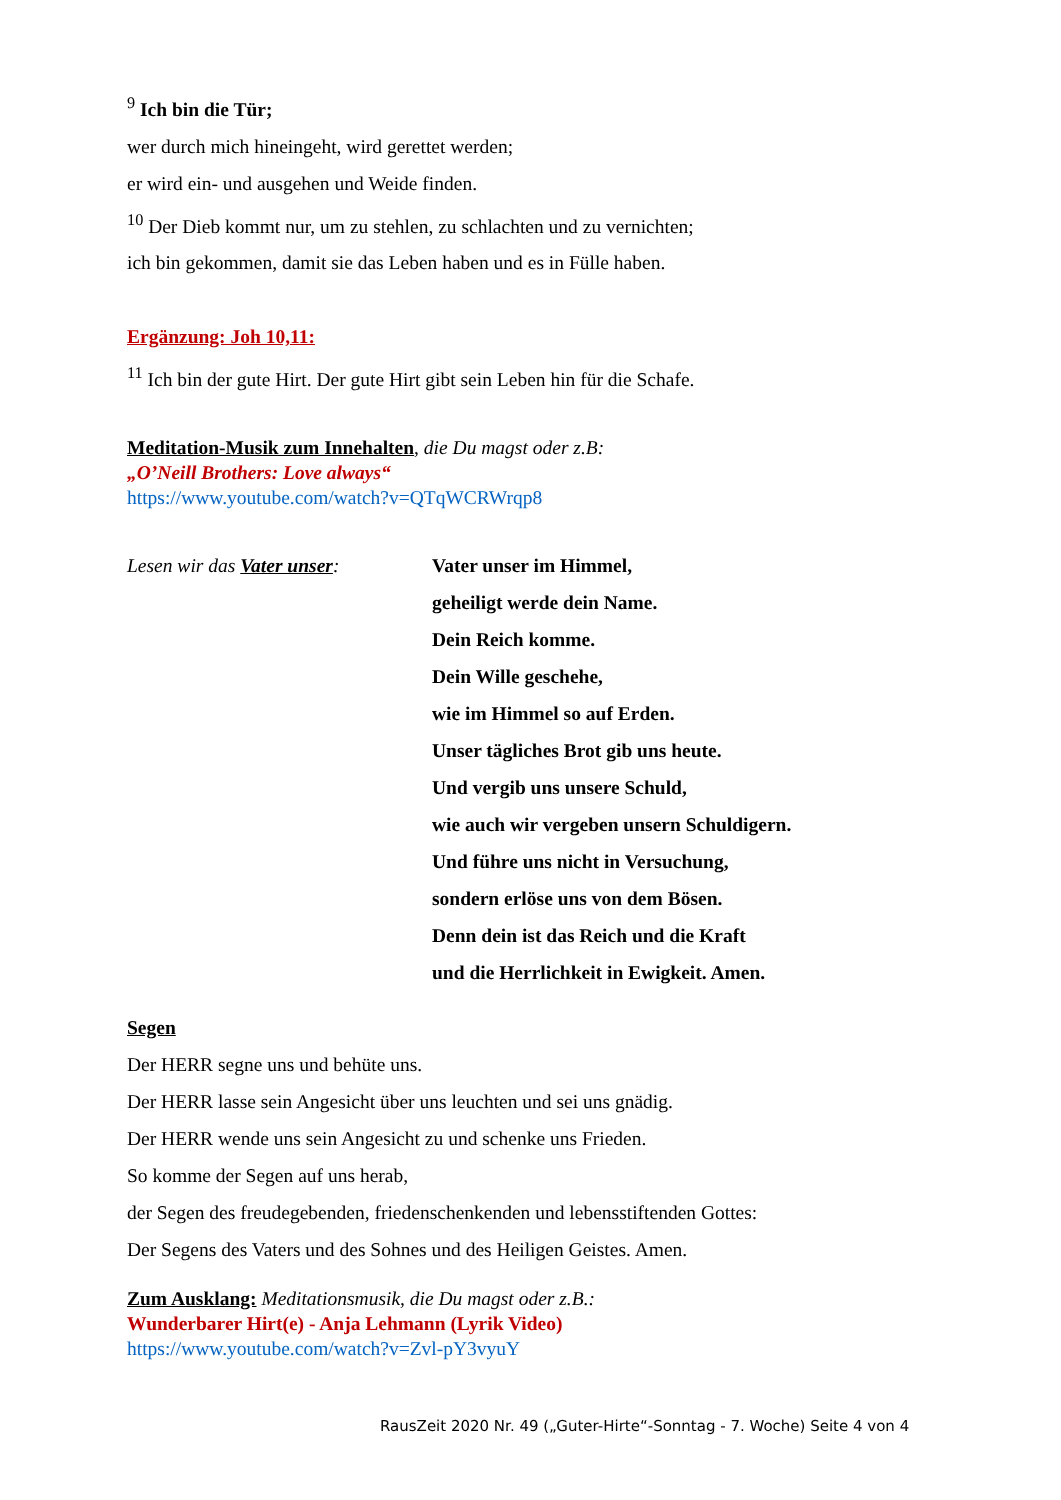<sup>9</sup> Ich bin die Tür;
wer durch mich hineingeht, wird gerettet werden;
er wird ein- und ausgehen und Weide finden.
<sup>10</sup> Der Dieb kommt nur, um zu stehlen, zu schlachten und zu vernichten;
ich bin gekommen, damit sie das Leben haben und es in Fülle haben.
Ergänzung: Joh 10,11:
<sup>11</sup> Ich bin der gute Hirt. Der gute Hirt gibt sein Leben hin für die Schafe.
Meditation-Musik zum Innehalten, die Du magst oder z.B:
„O’Neill Brothers: Love always“
https://www.youtube.com/watch?v=QTqWCRWrqp8
Lesen wir das Vater unser: Vater unser im Himmel,
geheiligt werde dein Name.
Dein Reich komme.
Dein Wille geschehe,
wie im Himmel so auf Erden.
Unser tägliches Brot gib uns heute.
Und vergib uns unsere Schuld,
wie auch wir vergeben unsern Schuldigern.
Und führe uns nicht in Versuchung,
sondern erlöse uns von dem Bösen.
Denn dein ist das Reich und die Kraft
und die Herrlichkeit in Ewigkeit. Amen.
Segen
Der HERR segne uns und behüte uns.
Der HERR lasse sein Angesicht über uns leuchten und sei uns gnädig.
Der HERR wende uns sein Angesicht zu und schenke uns Frieden.
So komme der Segen auf uns herab,
der Segen des freudegebenden, friedenschenkenden und lebensstiftenden Gottes:
Der Segens des Vaters und des Sohnes und des Heiligen Geistes. Amen.
Zum Ausklang: Meditationsmusik, die Du magst oder z.B.:
Wunderbarer Hirt(e) - Anja Lehmann (Lyrik Video)
https://www.youtube.com/watch?v=Zvl-pY3vyuY
RausZeit 2020 Nr. 49 („Guter-Hirte“-Sonntag - 7. Woche) Seite 4 von 4